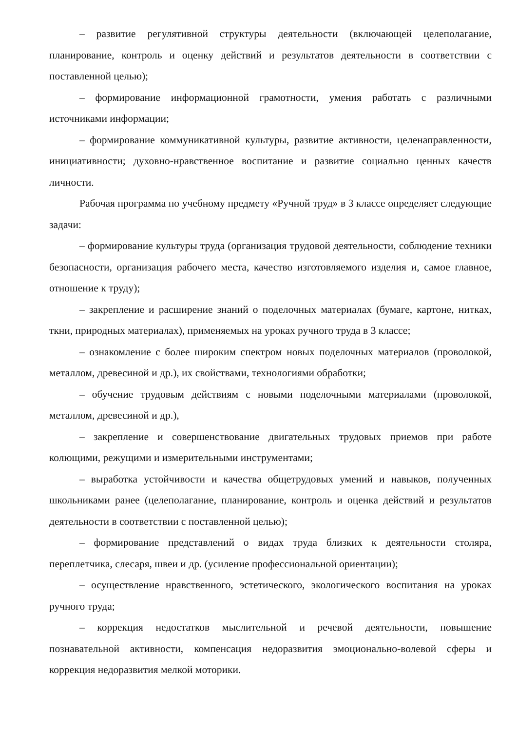– развитие регулятивной структуры деятельности (включающей целеполагание, планирование, контроль и оценку действий и результатов деятельности в соответствии с поставленной целью);
– формирование информационной грамотности, умения работать с различными источниками информации;
– формирование коммуникативной культуры, развитие активности, целенаправленности, инициативности; духовно-нравственное воспитание и развитие социально ценных качеств личности.
Рабочая программа по учебному предмету «Ручной труд» в 3 классе определяет следующие задачи:
– формирование культуры труда (организация трудовой деятельности, соблюдение техники безопасности, организация рабочего места, качество изготовляемого изделия и, самое главное, отношение к труду);
– закрепление и расширение знаний о поделочных материалах (бумаге, картоне, нитках, ткни, природных материалах), применяемых на уроках ручного труда в 3 классе;
– ознакомление с более широким спектром новых поделочных материалов (проволокой, металлом, древесиной и др.), их свойствами, технологиями обработки;
– обучение трудовым действиям с новыми поделочными материалами (проволокой, металлом, древесиной и др.),
– закрепление и совершенствование двигательных трудовых приемов при работе колющими, режущими и измерительными инструментами;
– выработка устойчивости и качества общетрудовых умений и навыков, полученных школьниками ранее (целеполагание, планирование, контроль и оценка действий и результатов деятельности в соответствии с поставленной целью);
– формирование представлений о видах труда близких к деятельности столяра, переплетчика, слесаря, швеи и др. (усиление профессиональной ориентации);
– осуществление нравственного, эстетического, экологического воспитания на уроках ручного труда;
– коррекция недостатков мыслительной и речевой деятельности, повышение познавательной активности, компенсация недоразвития эмоционально-волевой сферы и коррекция недоразвития мелкой моторики.